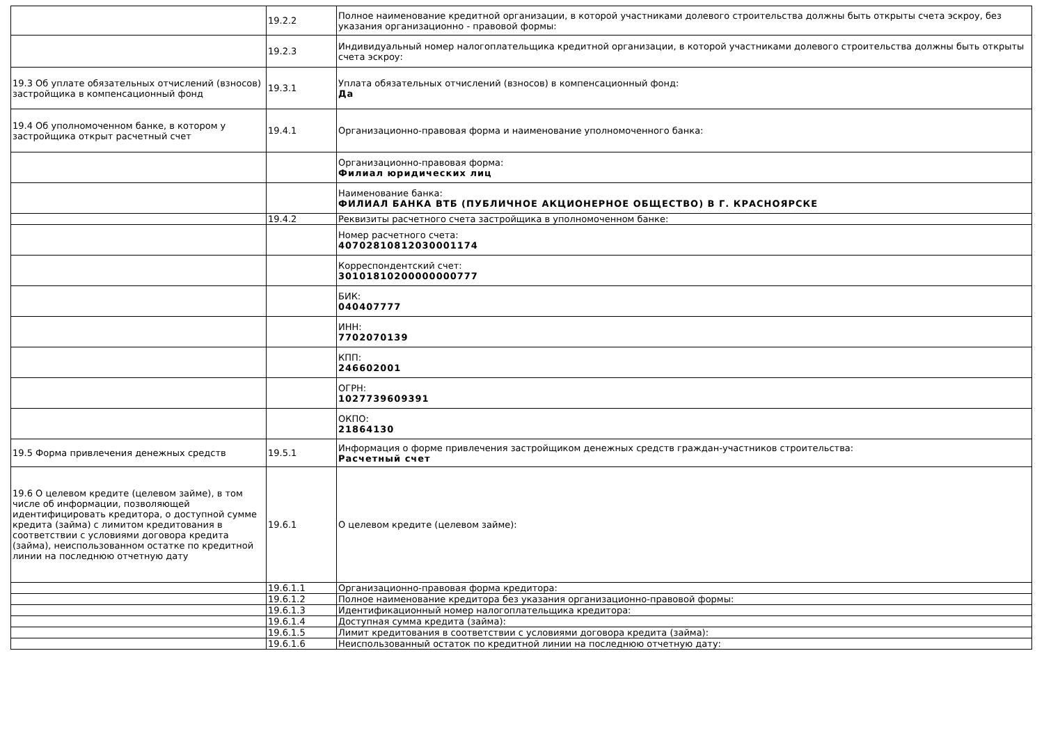| | 19.2.2 | Полное наименование кредитной организации, в которой участниками долевого строительства должны быть открыты счета эскроу, без указания организационно - правовой формы: |
| | 19.2.3 | Индивидуальный номер налогоплательщика кредитной организации, в которой участниками долевого строительства должны быть открыты счета эскроу: |
| 19.3 Об уплате обязательных отчислений (взносов) застройщика в компенсационный фонд | 19.3.1 | Уплата обязательных отчислений (взносов) в компенсационный фонд: Да |
| 19.4 Об уполномоченном банке, в котором у застройщика открыт расчетный счет | 19.4.1 | Организационно-правовая форма и наименование уполномоченного банка: |
| | | Организационно-правовая форма: Филиал юридических лиц |
| | | Наименование банка: ФИЛИАЛ БАНКА ВТБ (ПУБЛИЧНОЕ АКЦИОНЕРНОЕ ОБЩЕСТВО) В Г. КРАСНОЯРСКЕ |
| | 19.4.2 | Реквизиты расчетного счета застройщика в уполномоченном банке: |
| | | Номер расчетного счета: 40702810812030001174 |
| | | Корреспондентский счет: 30101810200000000777 |
| | | БИК: 040407777 |
| | | ИНН: 7702070139 |
| | | КПП: 246602001 |
| | | ОГРН: 1027739609391 |
| | | ОКПО: 21864130 |
| 19.5 Форма привлечения денежных средств | 19.5.1 | Информация о форме привлечения застройщиком денежных средств граждан-участников строительства: Расчетный счет |
| 19.6 О целевом кредите (целевом займе), в том числе об информации, позволяющей идентифицировать кредитора, о доступной сумме кредита (займа) с лимитом кредитования в соответствии с условиями договора кредита (займа), неиспользованном остатке по кредитной линии на последнюю отчетную дату | 19.6.1 | О целевом кредите (целевом займе): |
| | 19.6.1.1 | Организационно-правовая форма кредитора: |
| | 19.6.1.2 | Полное наименование кредитора без указания организационно-правовой формы: |
| | 19.6.1.3 | Идентификационный номер налогоплательщика кредитора: |
| | 19.6.1.4 | Доступная сумма кредита (займа): |
| | 19.6.1.5 | Лимит кредитования в соответствии с условиями договора кредита (займа): |
| | 19.6.1.6 | Неиспользованный остаток по кредитной линии на последнюю отчетную дату: |